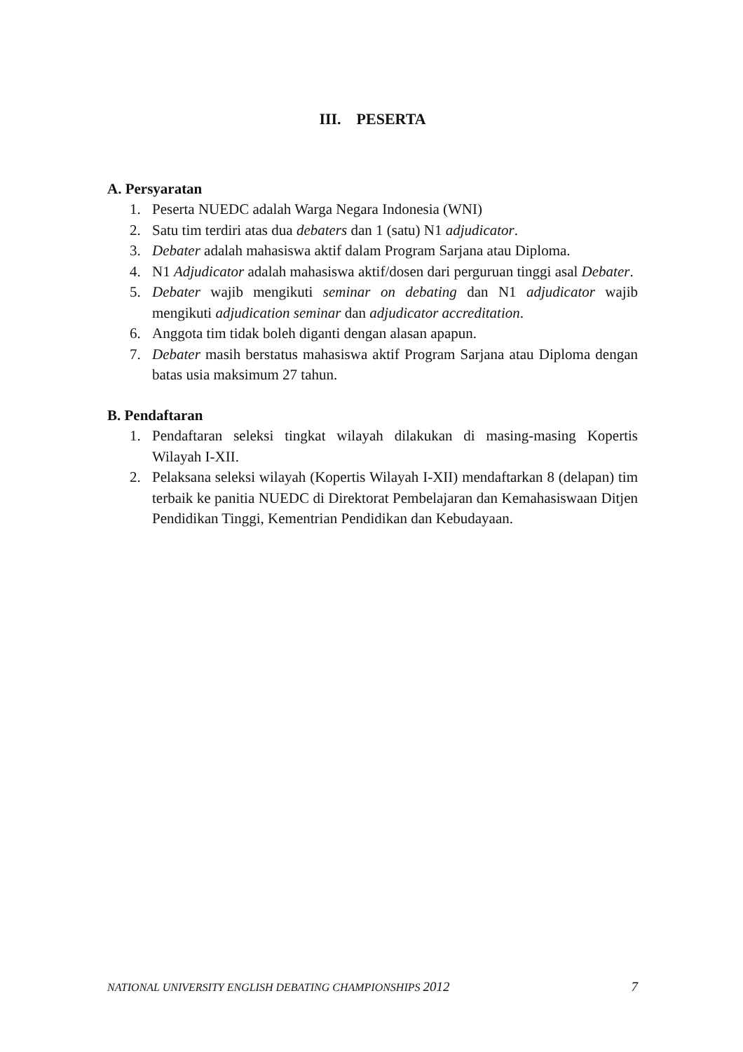III. PESERTA
A. Persyaratan
1. Peserta NUEDC adalah Warga Negara Indonesia (WNI)
2. Satu tim terdiri atas dua debaters dan 1 (satu) N1 adjudicator.
3. Debater adalah mahasiswa aktif dalam Program Sarjana atau Diploma.
4. N1 Adjudicator adalah mahasiswa aktif/dosen dari perguruan tinggi asal Debater.
5. Debater wajib mengikuti seminar on debating dan N1 adjudicator wajib mengikuti adjudication seminar dan adjudicator accreditation.
6. Anggota tim tidak boleh diganti dengan alasan apapun.
7. Debater masih berstatus mahasiswa aktif Program Sarjana atau Diploma dengan batas usia maksimum 27 tahun.
B. Pendaftaran
1. Pendaftaran seleksi tingkat wilayah dilakukan di masing-masing Kopertis Wilayah I-XII.
2. Pelaksana seleksi wilayah (Kopertis Wilayah I-XII) mendaftarkan 8 (delapan) tim terbaik ke panitia NUEDC di Direktorat Pembelajaran dan Kemahasiswaan Ditjen Pendidikan Tinggi, Kementrian Pendidikan dan Kebudayaan.
NATIONAL UNIVERSITY ENGLISH DEBATING CHAMPIONSHIPS 2012 7